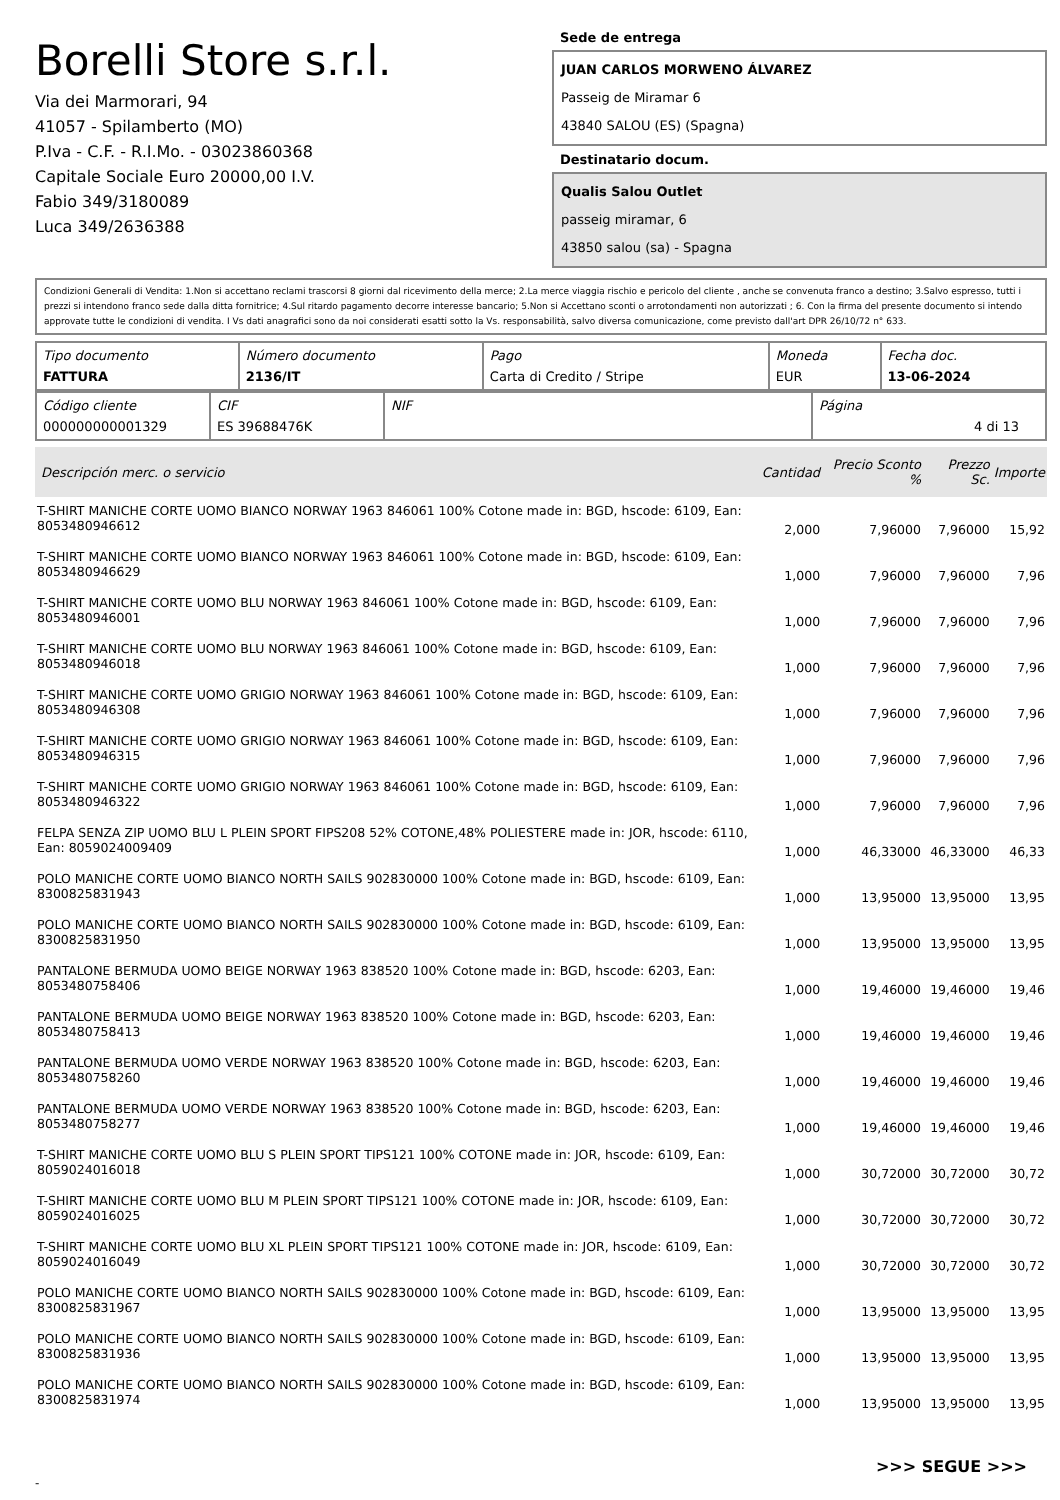Borelli Store s.r.l.
Via dei Marmorari, 94
41057 - Spilamberto (MO)
P.Iva - C.F. - R.I.Mo. - 03023860368
Capitale Sociale Euro 20000,00 I.V.
Fabio 349/3180089
Luca 349/2636388
Sede de entrega
JUAN CARLOS MORWENO ÁLVAREZ
Passeig de Miramar 6
43840 SALOU (ES) (Spagna)
Destinatario docum.
Qualis Salou Outlet
passeig miramar, 6
43850 salou (sa) - Spagna
Condizioni Generali di Vendita: 1.Non si accettano reclami trascorsi 8 giorni dal ricevimento della merce; 2.La merce viaggia rischio e pericolo del cliente , anche se convenuta franco a destino; 3.Salvo espresso, tutti i prezzi si intendono franco sede dalla ditta fornitrice; 4.Sul ritardo pagamento decorre interesse bancario; 5.Non si Accettano sconti o arrotondamenti non autorizzati ; 6. Con la firma del presente documento si intendo approvate tutte le condizioni di vendita. I Vs dati anagrafici sono da noi considerati esatti sotto la Vs. responsabilità, salvo diversa comunicazione, come previsto dall'art DPR 26/10/72 n° 633.
| Tipo documento FATTURA | Número documento 2136/IT | Pago Carta di Credito / Stripe | Moneda EUR | Fecha doc. 13-06-2024 |
| Código cliente 000000000001329 | CIF ES 39688476K | NIF | Página 4 di 13 |
| Descripción merc. o servicio | Cantidad | Precio Sconto % | Prezzo Sc. | Importe |
| --- | --- | --- | --- | --- |
| T-SHIRT MANICHE CORTE UOMO BIANCO NORWAY 1963 846061 100% Cotone made in: BGD, hscode: 6109, Ean: 8053480946612 | 2,000 | 7,96000 | 7,96000 | 15,92 |
| T-SHIRT MANICHE CORTE UOMO BIANCO NORWAY 1963 846061 100% Cotone made in: BGD, hscode: 6109, Ean: 8053480946629 | 1,000 | 7,96000 | 7,96000 | 7,96 |
| T-SHIRT MANICHE CORTE UOMO BLU NORWAY 1963 846061 100% Cotone made in: BGD, hscode: 6109, Ean: 8053480946001 | 1,000 | 7,96000 | 7,96000 | 7,96 |
| T-SHIRT MANICHE CORTE UOMO BLU NORWAY 1963 846061 100% Cotone made in: BGD, hscode: 6109, Ean: 8053480946018 | 1,000 | 7,96000 | 7,96000 | 7,96 |
| T-SHIRT MANICHE CORTE UOMO GRIGIO NORWAY 1963 846061 100% Cotone made in: BGD, hscode: 6109, Ean: 8053480946308 | 1,000 | 7,96000 | 7,96000 | 7,96 |
| T-SHIRT MANICHE CORTE UOMO GRIGIO NORWAY 1963 846061 100% Cotone made in: BGD, hscode: 6109, Ean: 8053480946315 | 1,000 | 7,96000 | 7,96000 | 7,96 |
| T-SHIRT MANICHE CORTE UOMO GRIGIO NORWAY 1963 846061 100% Cotone made in: BGD, hscode: 6109, Ean: 8053480946322 | 1,000 | 7,96000 | 7,96000 | 7,96 |
| FELPA SENZA ZIP UOMO BLU L PLEIN SPORT FIPS208 52% COTONE,48% POLIESTERE made in: JOR, hscode: 6110, Ean: 8059024009409 | 1,000 | 46,33000 | 46,33000 | 46,33 |
| POLO MANICHE CORTE UOMO BIANCO NORTH SAILS 902830000 100% Cotone made in: BGD, hscode: 6109, Ean: 8300825831943 | 1,000 | 13,95000 | 13,95000 | 13,95 |
| POLO MANICHE CORTE UOMO BIANCO NORTH SAILS 902830000 100% Cotone made in: BGD, hscode: 6109, Ean: 8300825831950 | 1,000 | 13,95000 | 13,95000 | 13,95 |
| PANTALONE BERMUDA UOMO BEIGE NORWAY 1963 838520 100% Cotone made in: BGD, hscode: 6203, Ean: 8053480758406 | 1,000 | 19,46000 | 19,46000 | 19,46 |
| PANTALONE BERMUDA UOMO BEIGE NORWAY 1963 838520 100% Cotone made in: BGD, hscode: 6203, Ean: 8053480758413 | 1,000 | 19,46000 | 19,46000 | 19,46 |
| PANTALONE BERMUDA UOMO VERDE NORWAY 1963 838520 100% Cotone made in: BGD, hscode: 6203, Ean: 8053480758260 | 1,000 | 19,46000 | 19,46000 | 19,46 |
| PANTALONE BERMUDA UOMO VERDE NORWAY 1963 838520 100% Cotone made in: BGD, hscode: 6203, Ean: 8053480758277 | 1,000 | 19,46000 | 19,46000 | 19,46 |
| T-SHIRT MANICHE CORTE UOMO BLU S PLEIN SPORT TIPS121 100% COTONE made in: JOR, hscode: 6109, Ean: 8059024016018 | 1,000 | 30,72000 | 30,72000 | 30,72 |
| T-SHIRT MANICHE CORTE UOMO BLU M PLEIN SPORT TIPS121 100% COTONE made in: JOR, hscode: 6109, Ean: 8059024016025 | 1,000 | 30,72000 | 30,72000 | 30,72 |
| T-SHIRT MANICHE CORTE UOMO BLU XL PLEIN SPORT TIPS121 100% COTONE made in: JOR, hscode: 6109, Ean: 8059024016049 | 1,000 | 30,72000 | 30,72000 | 30,72 |
| POLO MANICHE CORTE UOMO BIANCO NORTH SAILS 902830000 100% Cotone made in: BGD, hscode: 6109, Ean: 8300825831967 | 1,000 | 13,95000 | 13,95000 | 13,95 |
| POLO MANICHE CORTE UOMO BIANCO NORTH SAILS 902830000 100% Cotone made in: BGD, hscode: 6109, Ean: 8300825831936 | 1,000 | 13,95000 | 13,95000 | 13,95 |
| POLO MANICHE CORTE UOMO BIANCO NORTH SAILS 902830000 100% Cotone made in: BGD, hscode: 6109, Ean: 8300825831974 | 1,000 | 13,95000 | 13,95000 | 13,95 |
>>> SEGUE >>>
-